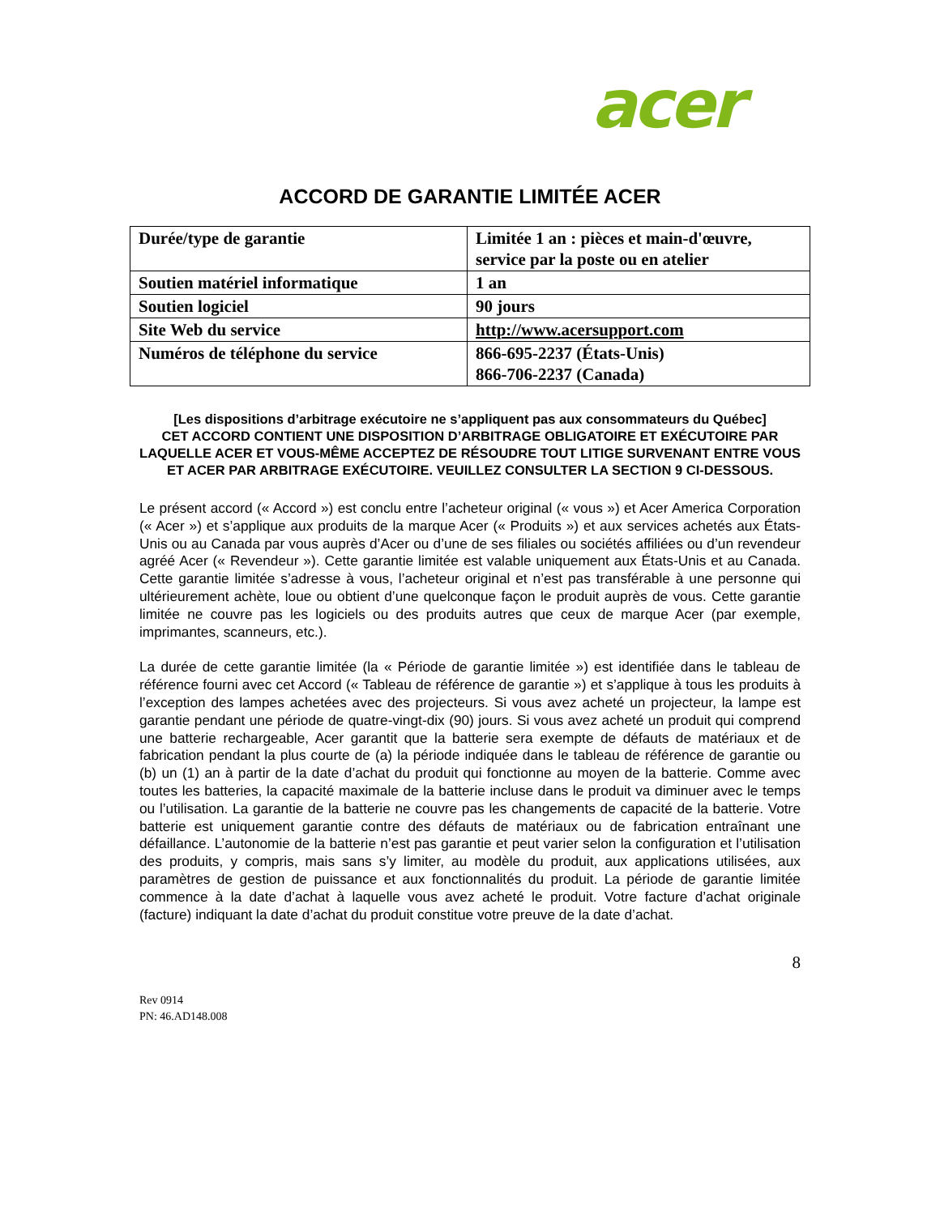acer
ACCORD DE GARANTIE LIMITÉE ACER
| Durée/type de garantie | Limitée 1 an : pièces et main-d'œuvre, service par la poste ou en atelier |
| Soutien matériel informatique | 1 an |
| Soutien logiciel | 90 jours |
| Site Web du service | http://www.acersupport.com |
| Numéros de téléphone du service | 866-695-2237 (États-Unis) 866-706-2237 (Canada) |
[Les dispositions d’arbitrage exécutoire ne s’appliquent pas aux consommateurs du Québec]
CET ACCORD CONTIENT UNE DISPOSITION D’ARBITRAGE OBLIGATOIRE ET EXÉCUTOIRE PAR LAQUELLE ACER ET VOUS-MÊME ACCEPTEZ DE RÉSOUDRE TOUT LITIGE SURVENANT ENTRE VOUS ET ACER PAR ARBITRAGE EXÉCUTOIRE. VEUILLEZ CONSULTER LA SECTION 9 CI-DESSOUS.
Le présent accord (« Accord ») est conclu entre l’acheteur original (« vous ») et Acer America Corporation (« Acer ») et s’applique aux produits de la marque Acer (« Produits ») et aux services achetés aux États-Unis ou au Canada par vous auprès d’Acer ou d’une de ses filiales ou sociétés affiliées ou d’un revendeur agréé Acer (« Revendeur »). Cette garantie limitée est valable uniquement aux États-Unis et au Canada. Cette garantie limitée s’adresse à vous, l’acheteur original et n’est pas transférable à une personne qui ultérieurement achète, loue ou obtient d’une quelconque façon le produit auprès de vous. Cette garantie limitée ne couvre pas les logiciels ou des produits autres que ceux de marque Acer (par exemple, imprimantes, scanneurs, etc.).
La durée de cette garantie limitée (la « Période de garantie limitée ») est identifiée dans le tableau de référence fourni avec cet Accord (« Tableau de référence de garantie ») et s’applique à tous les produits à l’exception des lampes achetées avec des projecteurs. Si vous avez acheté un projecteur, la lampe est garantie pendant une période de quatre-vingt-dix (90) jours. Si vous avez acheté un produit qui comprend une batterie rechargeable, Acer garantit que la batterie sera exempte de défauts de matériaux et de fabrication pendant la plus courte de (a) la période indiquée dans le tableau de référence de garantie ou (b) un (1) an à partir de la date d’achat du produit qui fonctionne au moyen de la batterie. Comme avec toutes les batteries, la capacité maximale de la batterie incluse dans le produit va diminuer avec le temps ou l’utilisation. La garantie de la batterie ne couvre pas les changements de capacité de la batterie. Votre batterie est uniquement garantie contre des défauts de matériaux ou de fabrication entraînant une défaillance. L’autonomie de la batterie n’est pas garantie et peut varier selon la configuration et l’utilisation des produits, y compris, mais sans s’y limiter, au modèle du produit, aux applications utilisées, aux paramètres de gestion de puissance et aux fonctionnalités du produit. La période de garantie limitée commence à la date d’achat à laquelle vous avez acheté le produit. Votre facture d’achat originale (facture) indiquant la date d’achat du produit constitue votre preuve de la date d’achat.
8
Rev 0914
PN: 46.AD148.008